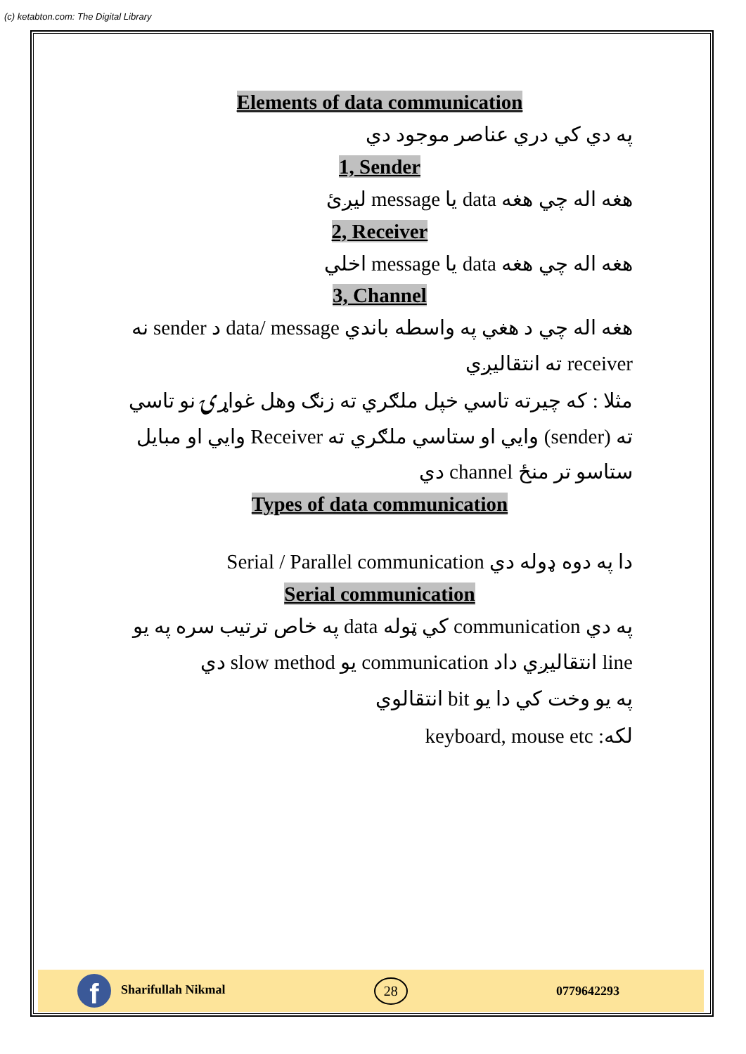(c) ketabton.com: The Digital Library
Elements of data communication
په دي کي دري عناصر موجود دي
1, Sender
هغه اله چي هغه data يا message ليږئ
2, Receiver
هغه اله چي هغه data يا message اخلي
3, Channel
هغه اله چي د هغي په واسطه باندي data/ message د sender نه receiver ته انتقاليږي
مثلا : که چيرته تاسي خپل ملګري ته زنګ وهل غواړۍ نو تاسي ته (sender) وايي او ستاسي ملګري ته Receiver وايي او مبايل ستاسو تر منځ channel دي
Types of data communication
دا په دوه ډوله دي Serial / Parallel communication
Serial communication
په دي communication کي ټوله data په خاص ترتيب سره په يو line انتقاليږي داد communication يو slow method دي
په يو وخت کي دا يو bit انتقالوي
لکه: keyboard, mouse etc
f Sharifullah Nikmal
28
0779642293